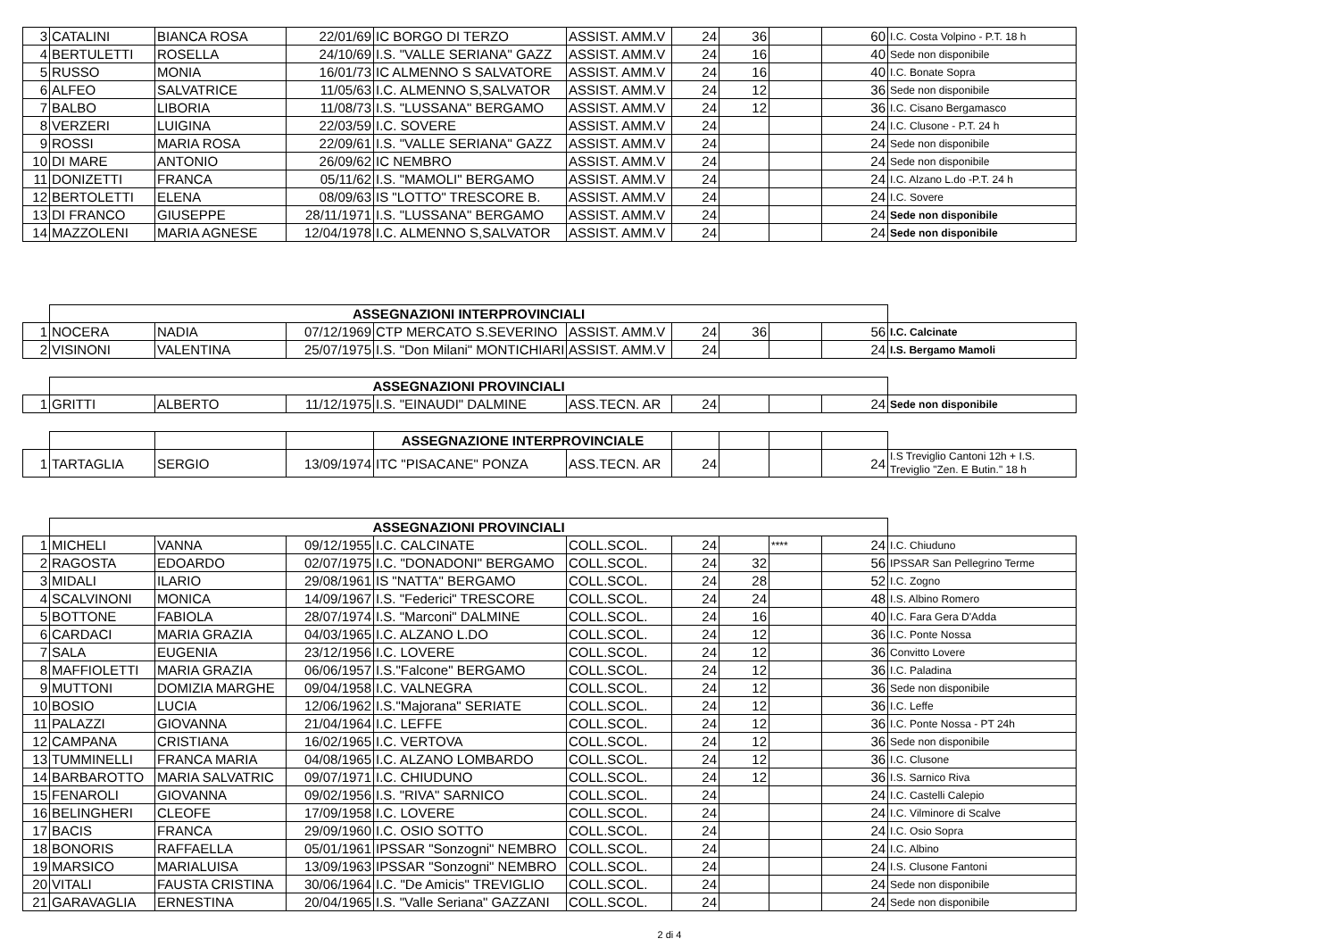| 3 | CATALINI | BIANCA ROSA | 22/01/69 | IC BORGO DI TERZO | ASSIST. AMM.V | 24 | 36 | | 60 | I.C. Costa Volpino - P.T. 18 h |
| 4 | BERTULETTI | ROSELLA | 24/10/69 | I.S. "VALLE SERIANA" GAZZ | ASSIST. AMM.V | 24 | 16 | | 40 | Sede non disponibile |
| 5 | RUSSO | MONIA | 16/01/73 | IC ALMENNO S SALVATORE | ASSIST. AMM.V | 24 | 16 | | 40 | I.C. Bonate Sopra |
| 6 | ALFEO | SALVATRICE | 11/05/63 | I.C. ALMENNO S,SALVATOR | ASSIST. AMM.V | 24 | 12 | | 36 | Sede non disponibile |
| 7 | BALBO | LIBORIA | 11/08/73 | I.S. "LUSSANA" BERGAMO | ASSIST. AMM.V | 24 | 12 | | 36 | I.C. Cisano Bergamasco |
| 8 | VERZERI | LUIGINA | 22/03/59 | I.C. SOVERE | ASSIST. AMM.V | 24 | | | 24 | I.C. Clusone - P.T. 24 h |
| 9 | ROSSI | MARIA ROSA | 22/09/61 | I.S. "VALLE SERIANA" GAZZ | ASSIST. AMM.V | 24 | | | 24 | Sede non disponibile |
| 10 | DI MARE | ANTONIO | 26/09/62 | IC NEMBRO | ASSIST. AMM.V | 24 | | | 24 | Sede non disponibile |
| 11 | DONIZETTI | FRANCA | 05/11/62 | I.S. "MAMOLI" BERGAMO | ASSIST. AMM.V | 24 | | | 24 | I.C. Alzano L.do -P.T. 24 h |
| 12 | BERTOLETTI | ELENA | 08/09/63 | IS "LOTTO" TRESCORE B. | ASSIST. AMM.V | 24 | | | 24 | I.C. Sovere |
| 13 | DI FRANCO | GIUSEPPE | 28/11/1971 | I.S. "LUSSANA" BERGAMO | ASSIST. AMM.V | 24 | | | 24 | Sede non disponibile |
| 14 | MAZZOLENI | MARIA AGNESE | 12/04/1978 | I.C. ALMENNO S,SALVATOR | ASSIST. AMM.V | 24 | | | 24 | Sede non disponibile |
| | ASSEGNAZIONI INTERPROVINCIALI | | | | | | | | | |
| 1 | NOCERA | NADIA | 07/12/1969 | CTP MERCATO S.SEVERINO | ASSIST. AMM.V | 24 | 36 | | 56 | I.C. Calcinate |
| 2 | VISINONI | VALENTINA | 25/07/1975 | I.S. "Don Milani" MONTICHIARI | ASSIST. AMM.V | 24 | | | 24 | I.S. Bergamo Mamoli |
| | ASSEGNAZIONI PROVINCIALI | | | | | | | | | |
| 1 | GRITTI | ALBERTO | 11/12/1975 | I.S. "EINAUDI" DALMINE | ASS.TECN. AR | 24 | | | 24 | Sede non disponibile |
| | | | | ASSEGNAZIONE INTERPROVINCIALE | | | | | | |
| 1 | TARTAGLIA | SERGIO | 13/09/1974 | ITC "PISACANE" PONZA | ASS.TECN. AR | 24 | | | 24 | I.S Treviglio Cantoni 12h + I.S. Treviglio "Zen. E Butin." 18 h |
| | ASSEGNAZIONI PROVINCIALI | | | | | | | | | |
| 1 | MICHELI | VANNA | 09/12/1955 | I.C. CALCINATE | COLL.SCOL. | 24 | | **** | 24 | I.C. Chiuduno |
| 2 | RAGOSTA | EDOARDO | 02/07/1975 | I.C. "DONADONI" BERGAMO | COLL.SCOL. | 24 | 32 | | 56 | IPSSAR San Pellegrino Terme |
| 3 | MIDALI | ILARIO | 29/08/1961 | IS "NATTA" BERGAMO | COLL.SCOL. | 24 | 28 | | 52 | I.C. Zogno |
| 4 | SCALVINONI | MONICA | 14/09/1967 | I.S. "Federici" TRESCORE | COLL.SCOL. | 24 | 24 | | 48 | I.S. Albino Romero |
| 5 | BOTTONE | FABIOLA | 28/07/1974 | I.S. "Marconi" DALMINE | COLL.SCOL. | 24 | 16 | | 40 | I.C. Fara Gera D'Adda |
| 6 | CARDACI | MARIA GRAZIA | 04/03/1965 | I.C. ALZANO L.DO | COLL.SCOL. | 24 | 12 | | 36 | I.C. Ponte Nossa |
| 7 | SALA | EUGENIA | 23/12/1956 | I.C. LOVERE | COLL.SCOL. | 24 | 12 | | 36 | Convitto Lovere |
| 8 | MAFFIOLETTI | MARIA GRAZIA | 06/06/1957 | I.S."Falcone" BERGAMO | COLL.SCOL. | 24 | 12 | | 36 | I.C. Paladina |
| 9 | MUTTONI | DOMIZIA MARGHE | 09/04/1958 | I.C. VALNEGRA | COLL.SCOL. | 24 | 12 | | 36 | Sede non disponibile |
| 10 | BOSIO | LUCIA | 12/06/1962 | I.S."Majorana" SERIATE | COLL.SCOL. | 24 | 12 | | 36 | I.C. Leffe |
| 11 | PALAZZI | GIOVANNA | 21/04/1964 | I.C. LEFFE | COLL.SCOL. | 24 | 12 | | 36 | I.C. Ponte Nossa - PT 24h |
| 12 | CAMPANA | CRISTIANA | 16/02/1965 | I.C. VERTOVA | COLL.SCOL. | 24 | 12 | | 36 | Sede non disponibile |
| 13 | TUMMINELLI | FRANCA MARIA | 04/08/1965 | I.C. ALZANO LOMBARDO | COLL.SCOL. | 24 | 12 | | 36 | I.C. Clusone |
| 14 | BARBAROTTO | MARIA SALVATRIC | 09/07/1971 | I.C. CHIUDUNO | COLL.SCOL. | 24 | 12 | | 36 | I.S. Sarnico Riva |
| 15 | FENAROLI | GIOVANNA | 09/02/1956 | I.S. "RIVA" SARNICO | COLL.SCOL. | 24 | | | 24 | I.C. Castelli Calepio |
| 16 | BELINGHERI | CLEOFE | 17/09/1958 | I.C. LOVERE | COLL.SCOL. | 24 | | | 24 | I.C. Vilminore di Scalve |
| 17 | BACIS | FRANCA | 29/09/1960 | I.C. OSIO SOTTO | COLL.SCOL. | 24 | | | 24 | I.C. Osio Sopra |
| 18 | BONORIS | RAFFAELLA | 05/01/1961 | IPSSAR "Sonzogni" NEMBRO | COLL.SCOL. | 24 | | | 24 | I.C. Albino |
| 19 | MARSICO | MARIALUISA | 13/09/1963 | IPSSAR "Sonzogni" NEMBRO | COLL.SCOL. | 24 | | | 24 | I.S. Clusone Fantoni |
| 20 | VITALI | FAUSTA CRISTINA | 30/06/1964 | I.C. "De Amicis" TREVIGLIO | COLL.SCOL. | 24 | | | 24 | Sede non disponibile |
| 21 | GARAVAGLIA | ERNESTINA | 20/04/1965 | I.S. "Valle Seriana" GAZZANI | COLL.SCOL. | 24 | | | 24 | Sede non disponibile |
2 di 4